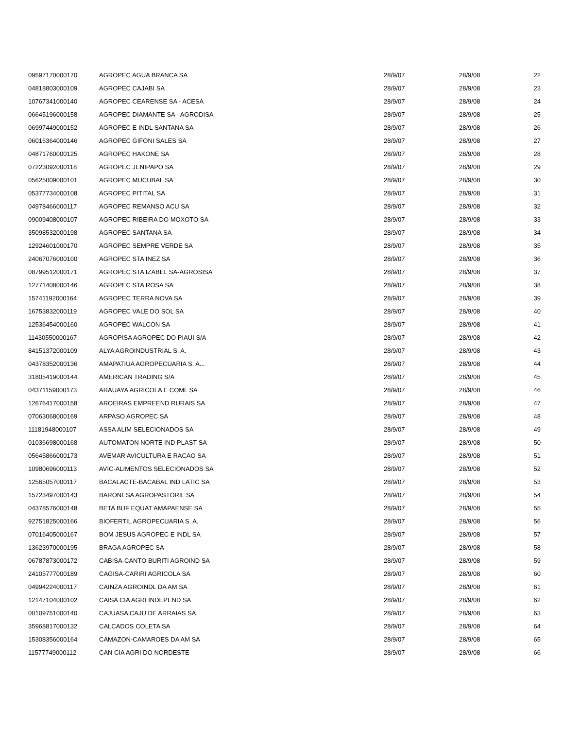| 09597170000170 | AGROPEC AGUA BRANCA SA | 28/9/07 | 28/9/08 | 22 |
| 04818803000109 | AGROPEC CAJABI SA | 28/9/07 | 28/9/08 | 23 |
| 10767341000140 | AGROPEC CEARENSE SA - ACESA | 28/9/07 | 28/9/08 | 24 |
| 06645196000158 | AGROPEC DIAMANTE SA - AGRODISA | 28/9/07 | 28/9/08 | 25 |
| 06997449000152 | AGROPEC E INDL SANTANA SA | 28/9/07 | 28/9/08 | 26 |
| 06016364000146 | AGROPEC GIFONI SALES SA | 28/9/07 | 28/9/08 | 27 |
| 04871760000125 | AGROPEC HAKONE SA | 28/9/07 | 28/9/08 | 28 |
| 07223092000118 | AGROPEC JENIPAPO SA | 28/9/07 | 28/9/08 | 29 |
| 05625009000101 | AGROPEC MUCUBAL SA | 28/9/07 | 28/9/08 | 30 |
| 05377734000108 | AGROPEC PITITAL SA | 28/9/07 | 28/9/08 | 31 |
| 04978466000117 | AGROPEC REMANSO ACU SA | 28/9/07 | 28/9/08 | 32 |
| 09009408000107 | AGROPEC RIBEIRA DO MOXOTO SA | 28/9/07 | 28/9/08 | 33 |
| 35098532000198 | AGROPEC SANTANA SA | 28/9/07 | 28/9/08 | 34 |
| 12924601000170 | AGROPEC SEMPRE VERDE SA | 28/9/07 | 28/9/08 | 35 |
| 24067076000100 | AGROPEC STA INEZ SA | 28/9/07 | 28/9/08 | 36 |
| 08799512000171 | AGROPEC STA IZABEL SA-AGROSISA | 28/9/07 | 28/9/08 | 37 |
| 12771408000146 | AGROPEC STA ROSA SA | 28/9/07 | 28/9/08 | 38 |
| 15741192000164 | AGROPEC TERRA NOVA SA | 28/9/07 | 28/9/08 | 39 |
| 16753832000119 | AGROPEC VALE DO SOL SA | 28/9/07 | 28/9/08 | 40 |
| 12536454000160 | AGROPEC WALCON SA | 28/9/07 | 28/9/08 | 41 |
| 11430550000167 | AGROPISA AGROPEC DO PIAUI S/A | 28/9/07 | 28/9/08 | 42 |
| 84151372000109 | ALYA AGROINDUSTRIAL S. A. | 28/9/07 | 28/9/08 | 43 |
| 04378352000136 | AMAPATIUA AGROPECUARIA S. A... | 28/9/07 | 28/9/08 | 44 |
| 31805419000144 | AMERICAN TRADING S/A | 28/9/07 | 28/9/08 | 45 |
| 04371159000173 | ARAUAYA AGRICOLA E COML SA | 28/9/07 | 28/9/08 | 46 |
| 12676417000158 | AROEIRAS EMPREEND RURAIS SA | 28/9/07 | 28/9/08 | 47 |
| 07063068000169 | ARPASO AGROPEC SA | 28/9/07 | 28/9/08 | 48 |
| 11181948000107 | ASSA ALIM SELECIONADOS SA | 28/9/07 | 28/9/08 | 49 |
| 01036698000168 | AUTOMATON NORTE IND PLAST SA | 28/9/07 | 28/9/08 | 50 |
| 05645866000173 | AVEMAR AVICULTURA E RACAO SA | 28/9/07 | 28/9/08 | 51 |
| 10980696000113 | AVIC-ALIMENTOS SELECIONADOS SA | 28/9/07 | 28/9/08 | 52 |
| 12565057000117 | BACALACTE-BACABAL IND LATIC SA | 28/9/07 | 28/9/08 | 53 |
| 15723497000143 | BARONESA AGROPASTORIL SA | 28/9/07 | 28/9/08 | 54 |
| 04378576000148 | BETA BUF EQUAT AMAPAENSE SA | 28/9/07 | 28/9/08 | 55 |
| 92751825000166 | BIOFERTIL AGROPECUARIA S. A. | 28/9/07 | 28/9/08 | 56 |
| 07016405000167 | BOM JESUS AGROPEC E INDL SA | 28/9/07 | 28/9/08 | 57 |
| 13623970000195 | BRAGA AGROPEC SA | 28/9/07 | 28/9/08 | 58 |
| 06787873000172 | CABISA-CANTO BURITI AGROIND SA | 28/9/07 | 28/9/08 | 59 |
| 24105777000189 | CAGISA-CARIRI AGRICOLA SA | 28/9/07 | 28/9/08 | 60 |
| 04994224000117 | CAINZA AGROINDL DA AM SA | 28/9/07 | 28/9/08 | 61 |
| 12147104000102 | CAISA CIA AGRI INDEPEND SA | 28/9/07 | 28/9/08 | 62 |
| 00109751000140 | CAJUASA CAJU DE ARRAIAS SA | 28/9/07 | 28/9/08 | 63 |
| 35968817000132 | CALCADOS COLETA SA | 28/9/07 | 28/9/08 | 64 |
| 15308356000164 | CAMAZON-CAMAROES DA AM SA | 28/9/07 | 28/9/08 | 65 |
| 11577749000112 | CAN CIA AGRI DO NORDESTE | 28/9/07 | 28/9/08 | 66 |